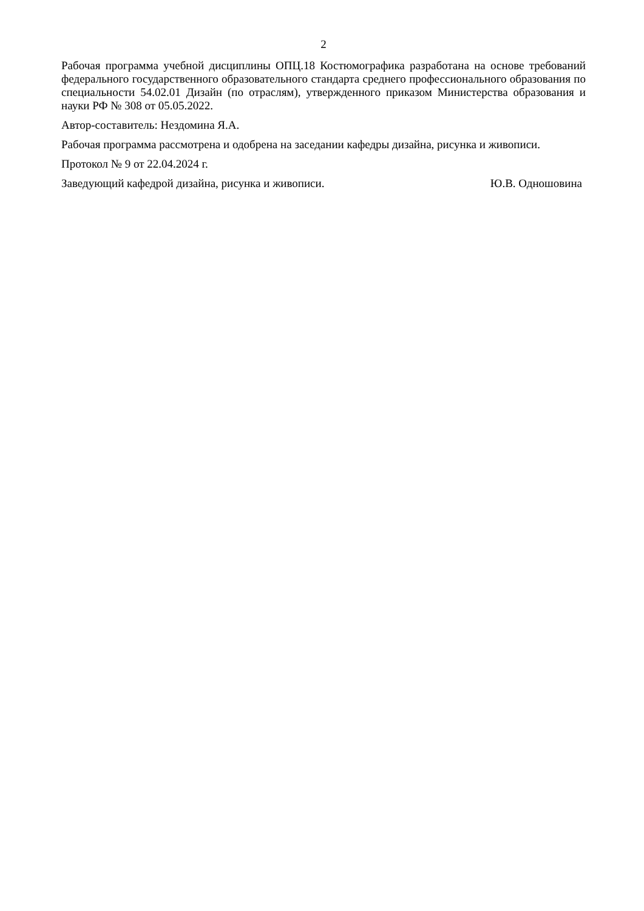2
Рабочая программа учебной дисциплины ОПЦ.18 Костюмографика разработана на основе требований федерального государственного образовательного стандарта среднего профессионального образования по специальности 54.02.01 Дизайн (по отраслям), утвержденного приказом Министерства образования и науки РФ № 308 от 05.05.2022.
Автор-составитель: Нездомина Я.А.
Рабочая программа рассмотрена и одобрена на заседании кафедры дизайна, рисунка и живописи.
Протокол № 9 от 22.04.2024 г.
Заведующий кафедрой дизайна, рисунка и живописи. Ю.В. Одношовина